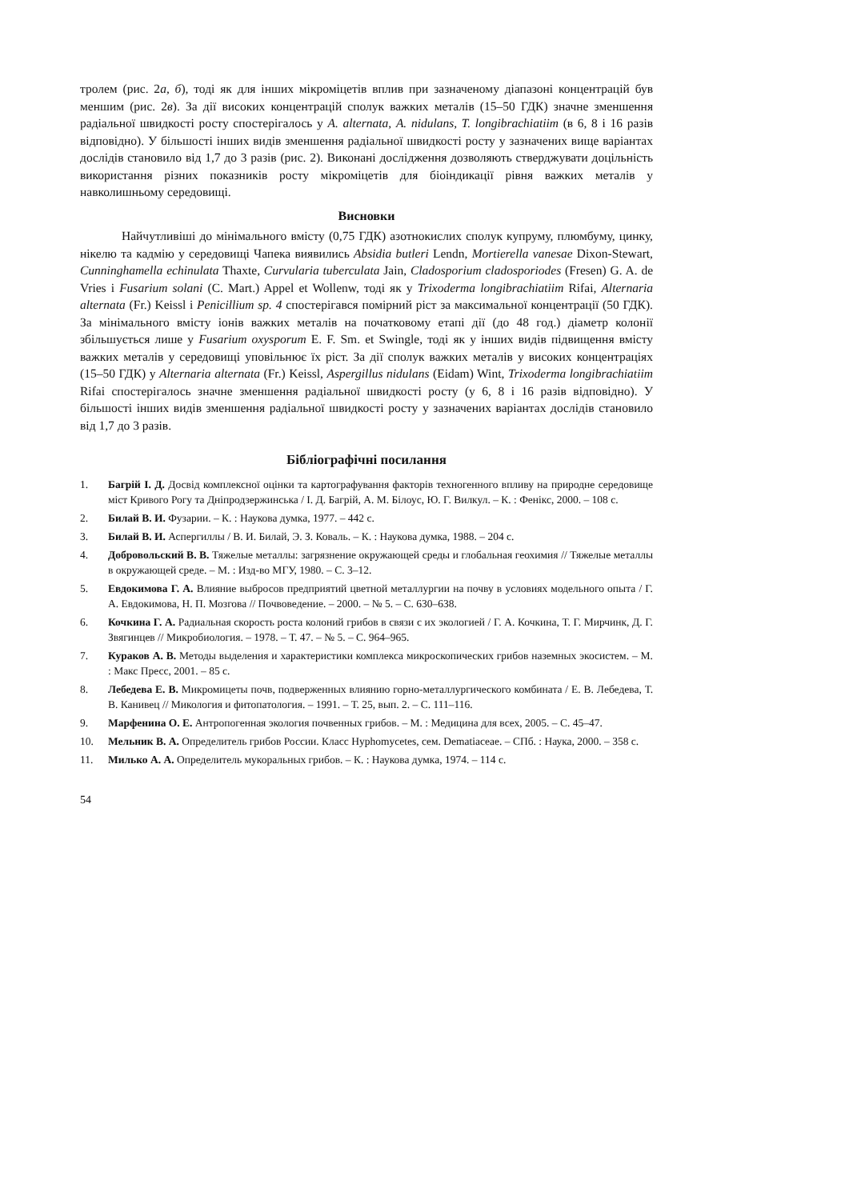тролем (рис. 2а, б), тоді як для інших мікроміцетів вплив при зазначеному діапазоні концентрацій був меншим (рис. 2в). За дії високих концентрацій сполук важких металів (15–50 ГДК) значне зменшення радіальної швидкості росту спостерігалось у A. alternata, A. nidulans, T. longibrachiatiim (в 6, 8 і 16 разів відповідно). У більшості інших видів зменшення радіальної швидкості росту у зазначених вище варіантах дослідів становило від 1,7 до 3 разів (рис. 2). Виконані дослідження дозволяють стверджувати доцільність використання різних показників росту мікроміцетів для біоіндикації рівня важких металів у навколишньому середовищі.
Висновки
Найчутливіші до мінімального вмісту (0,75 ГДК) азотнокислих сполук купруму, плюмбуму, цинку, нікелю та кадмію у середовищі Чапека виявились Absidia butleri Lendn, Mortierella vanesae Dixon-Stewart, Cunninghamella echinulata Thaxte, Curvularia tuberculata Jain, Cladosporium cladosporiodes (Fresen) G. A. de Vries і Fusarium solani (C. Mart.) Appel et Wollenw, тоді як у Trixoderma longibrachiatiim Rifai, Alternaria alternata (Fr.) Keissl і Penicillium sp. 4 спостерігався помірний ріст за максимальної концентрації (50 ГДК). За мінімального вмісту іонів важких металів на початковому етапі дії (до 48 год.) діаметр колонії збільшується лише у Fusarium oxysporum E. F. Sm. et Swingle, тоді як у інших видів підвищення вмісту важких металів у середовищі уповільнює їх ріст. За дії сполук важких металів у високих концентраціях (15–50 ГДК) у Alternaria alternata (Fr.) Keissl, Aspergillus nidulans (Eidam) Wint, Trixoderma longibrachiatiim Rifai спостерігалось значне зменшення радіальної швидкості росту (у 6, 8 і 16 разів відповідно). У більшості інших видів зменшення радіальної швидкості росту у зазначених варіантах дослідів становило від 1,7 до 3 разів.
Бібліографічні посилання
1. Багрій І. Д. Досвід комплексної оцінки та картографування факторів техногенного впливу на природне середовище міст Кривого Рогу та Дніпродзержинська / І. Д. Багрій, А. М. Білоус, Ю. Г. Вилкул. – К. : Фенікс, 2000. – 108 с.
2. Билай В. И. Фузарии. – К. : Наукова думка, 1977. – 442 с.
3. Билай В. И. Аспергиллы / В. И. Билай, Э. З. Коваль. – К. : Наукова думка, 1988. – 204 с.
4. Добровольский В. В. Тяжелые металлы: загрязнение окружающей среды и глобальная геохимия // Тяжелые металлы в окружающей среде. – М. : Изд-во МГУ, 1980. – С. 3–12.
5. Евдокимова Г. А. Влияние выбросов предприятий цветной металлургии на почву в условиях модельного опыта / Г. А. Евдокимова, Н. П. Мозгова // Почвоведение. – 2000. – № 5. – С. 630–638.
6. Кочкина Г. А. Радиальная скорость роста колоний грибов в связи с их экологией / Г. А. Кочкина, Т. Г. Мирчинк, Д. Г. Звягинцев // Микробиология. – 1978. – Т. 47. – № 5. – С. 964–965.
7. Кураков А. В. Методы выделения и характеристики комплекса микроскопических грибов наземных экосистем. – М. : Макс Пресс, 2001. – 85 с.
8. Лебедева Е. В. Микромицеты почв, подверженных влиянию горно-металлургического комбината / Е. В. Лебедева, Т. В. Канивец // Микология и фитопатология. – 1991. – Т. 25, вып. 2. – С. 111–116.
9. Марфенина О. Е. Антропогенная экология почвенных грибов. – М. : Медицина для всех, 2005. – С. 45–47.
10. Мельник В. А. Определитель грибов России. Класс Hyphomycetes, сем. Dematiaceae. – СПб. : Наука, 2000. – 358 с.
11. Милько А. А. Определитель мукоральных грибов. – К. : Наукова думка, 1974. – 114 с.
54